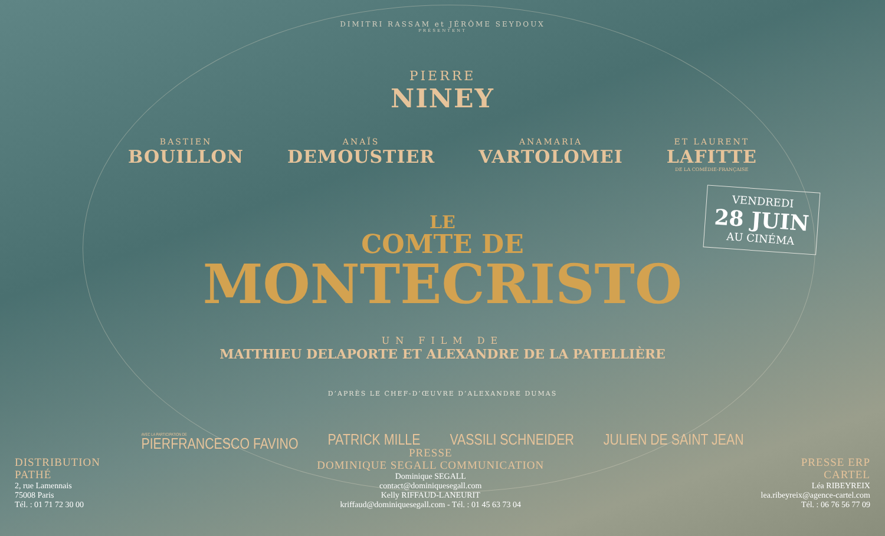DIMITRI RASSAM et JÉRÔME SEYDOUX
PRÉSENTENT
PIERRE
NINEY
BASTIEN
BOUILLON
ANAÏS
DEMOUSTIER
ANAMARIA
VARTOLOMEI
ET LAURENT
LAFITTE
DE LA COMÉDIE-FRANÇAISE
LE
COMTE DE
MONTECRISTO
VENDREDI
28 JUIN
AU CINÉMA
UN FILM DE
MATTHIEU DELAPORTE ET ALEXANDRE DE LA PATELLIÈRE
D’APRÈS LE CHEF-D’ŒUVRE D’ALEXANDRE DUMAS
AVEC LA PARTICIPATION DE
PIERFRANCESCO FAVINO
PATRICK MILLE VASSILI SCHNEIDER JULIEN DE SAINT JEAN
DISTRIBUTION
PATHÉ
2, rue Lamennais
75008 Paris
Tél. : 01 71 72 30 00
PRESSE
DOMINIQUE SEGALL COMMUNICATION
Dominique SEGALL
contact@dominiquesegall.com
Kelly RIFFAUD-LANEURIT
kriffaud@dominiquesegall.com - Tél. : 01 45 63 73 04
PRESSE ERP
CARTEL
Léa RIBEYREIX
lea.ribeyreix@agence-cartel.com
Tél. : 06 76 56 77 09